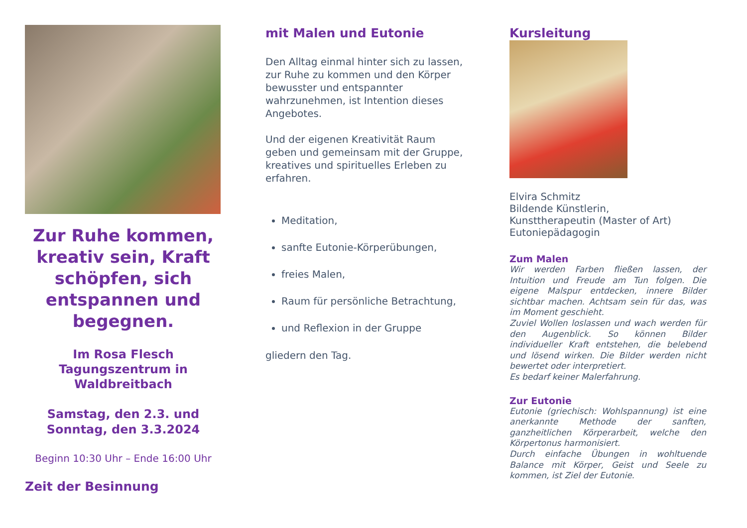Zur Ruhe kommen, kreativ sein, Kraft schöpfen, sich entspannen und begegnen.
Im Rosa Flesch Tagungszentrum in Waldbreitbach
Samstag, den 2.3. und Sonntag, den 3.3.2024
Beginn 10:30 Uhr – Ende 16:00 Uhr
Zeit der Besinnung
mit Malen und Eutonie
Den Alltag einmal hinter sich zu lassen, zur Ruhe zu kommen und den Körper bewusster und entspannter wahrzunehmen, ist Intention dieses Angebotes.
Und der eigenen Kreativität Raum geben und gemeinsam mit der Gruppe, kreatives und spirituelles Erleben zu erfahren.
Meditation,
sanfte Eutonie-Körperübungen,
freies Malen,
Raum für persönliche Betrachtung,
und Reflexion in der Gruppe
gliedern den Tag.
Kursleitung
Elvira Schmitz
Bildende Künstlerin,
Kunsttherapeutin (Master of Art)
Eutoniepädagogin
Zum Malen
Wir werden Farben fließen lassen, der Intuition und Freude am Tun folgen. Die eigene Malspur entdecken, innere Bilder sichtbar machen. Achtsam sein für das, was im Moment geschieht.
Zuviel Wollen loslassen und wach werden für den Augenblick. So können Bilder individueller Kraft entstehen, die belebend und lösend wirken. Die Bilder werden nicht bewertet oder interpretiert.
Es bedarf keiner Malerfahrung.
Zur Eutonie
Eutonie (griechisch: Wohlspannung) ist eine anerkannte Methode der sanften, ganzheitlichen Körperarbeit, welche den Körpertonus harmonisiert.
Durch einfache Übungen in wohltuende Balance mit Körper, Geist und Seele zu kommen, ist Ziel der Eutonie.